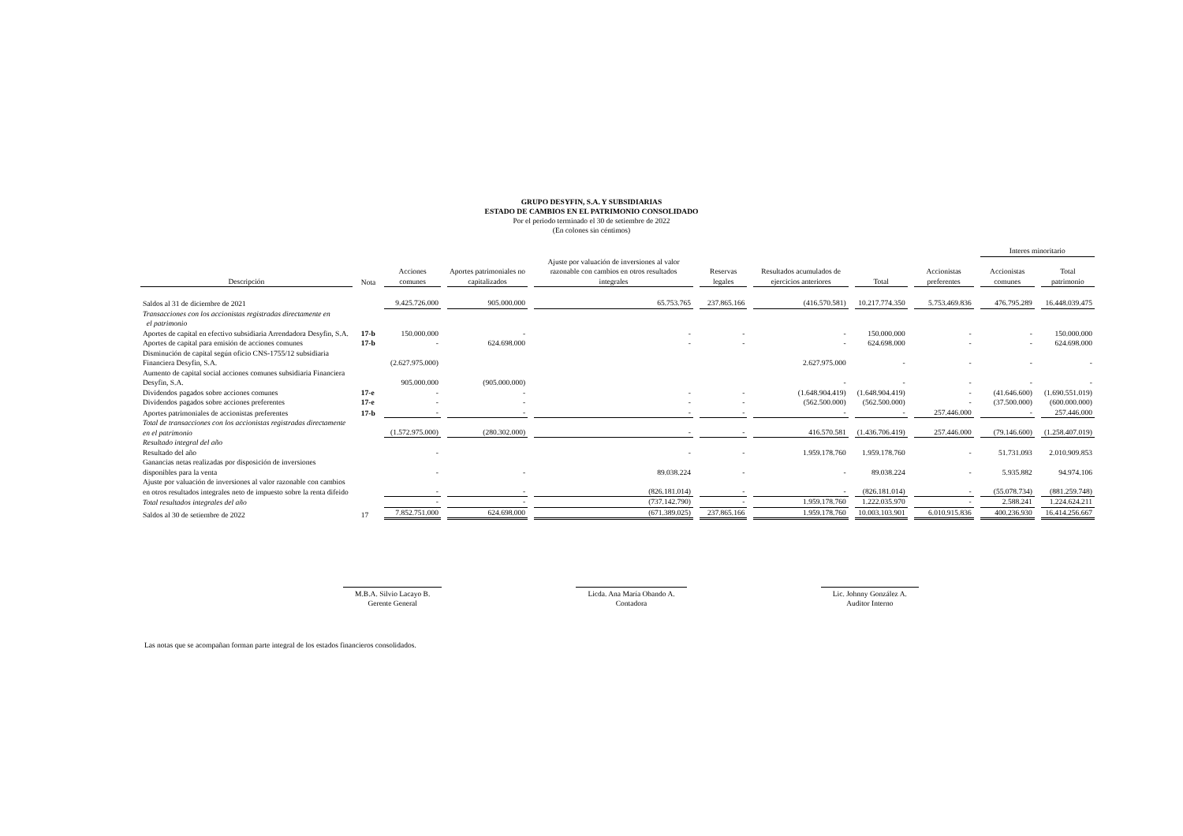GRUPO DESYFIN, S.A. Y SUBSIDIARIAS
ESTADO DE CAMBIOS EN EL PATRIMONIO CONSOLIDADO
Por el periodo terminado el 30 de setiembre de 2022
(En colones sin céntimos)
| | | | | | | | | | Interes minoritario | | |
| Descripción | Nota | Acciones comunes | Aportes patrimoniales no capitalizados | Ajuste por valuación de inversiones al valor razonable con cambios en otros resultados integrales | Reservas legales | Resultados acumulados de ejercicios anteriores | Total | Accionistas preferentes | Accionistas comunes | Total patrimonio | |
| Saldos al 31 de diciembre de 2021 | | 9.425.726.000 | 905.000.000 | 65.753.765 | 237.865.166 | (416.570.581) | 10.217.774.350 | 5.753.469.836 | 476.795.289 | 16.448.039.475 | |
| Transacciones con los accionistas registradas directamente en el patrimonio | | | | | | | | | | | |
| Aportes de capital en efectivo subsidiaria Arrendadora Desyfin, S.A. | 17-b | 150.000.000 | - | - | - | - | 150.000.000 | - | - | 150.000.000 | |
| Aportes de capital para emisión de acciones comunes | 17-b | - | 624.698.000 | - | - | - | 624.698.000 | - | - | 624.698.000 | |
| Disminución de capital según oficio CNS-1755/12 subsidiaria Financiera Desyfin, S.A. | | (2.627.975.000) | | | | 2.627.975.000 | - | - | - | - | |
| Aumento de capital social acciones comunes subsidiaria Financiera Desyfin, S.A. | | 905.000.000 | (905.000.000) | | | - | - | - | - | - | |
| Dividendos pagados sobre acciones comunes | 17-e | - | - | - | - | (1.648.904.419) | (1.648.904.419) | - | (41.646.600) | (1.690.551.019) | |
| Dividendos pagados sobre acciones preferentes | 17-e | - | - | - | - | (562.500.000) | (562.500.000) | - | (37.500.000) | (600.000.000) | |
| Aportes patrimoniales de accionistas preferentes | 17-b | - | - | - | - | - | - | 257.446.000 | - | 257.446.000 | |
| Total de transacciones con los accionistas registradas directamente en el patrimonio | | (1.572.975.000) | (280.302.000) | - | - | 416.570.581 | (1.436.706.419) | 257.446.000 | (79.146.600) | (1.258.407.019) | |
| Resultado integral del año | | | | | | | | | | | |
| Resultado del año | | - | | - | - | 1.959.178.760 | 1.959.178.760 | - | 51.731.093 | 2.010.909.853 | |
| Ganancias netas realizadas por disposición de inversiones disponibles para la venta | | - | - | 89.038.224 | - | - | 89.038.224 | - | 5.935.882 | 94.974.106 | |
| Ajuste por valuación de inversiones al valor razonable con cambios en otros resultados integrales neto de impuesto sobre la renta difeido | | - | - | (826.181.014) | - | - | (826.181.014) | - | (55.078.734) | (881.259.748) | |
| Total resultados integrales del año | | - | - | (737.142.790) | - | 1.959.178.760 | 1.222.035.970 | - | 2.588.241 | 1.224.624.211 | |
| Saldos al 30 de setiembre de 2022 | 17 | 7.852.751.000 | 624.698.000 | (671.389.025) | 237.865.166 | 1.959.178.760 | 10.003.103.901 | 6.010.915.836 | 400.236.930 | 16.414.256.667 | |
M.B.A. Silvio Lacayo B.
Gerente General
Licda. Ana María Obando A.
Contadora
Lic. Johnny González A.
Auditor Interno
Las notas que se acompañan forman parte integral de los estados financieros consolidados.